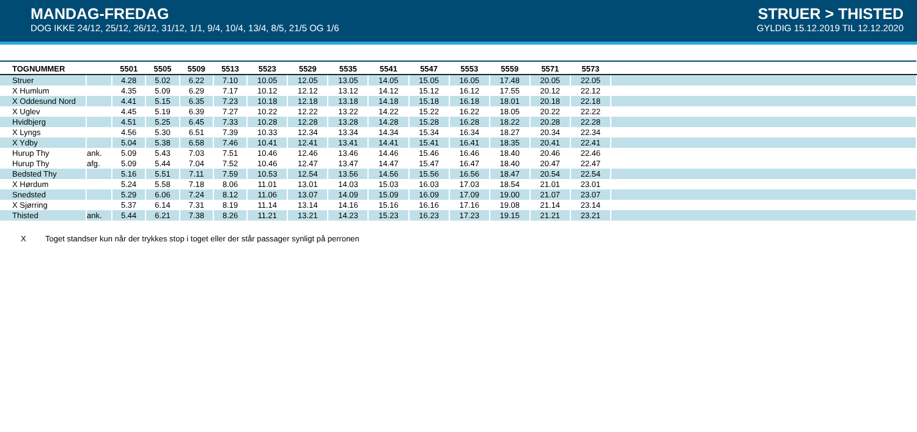MANDAG-FREDAG
DOG IKKE 24/12, 25/12, 26/12, 31/12, 1/1, 9/4, 10/4, 13/4, 8/5, 21/5 OG 1/6
STRUER > THISTED
GYLDIG 15.12.2019 TIL 12.12.2020
| TOGNUMMER | | 5501 | 5505 | 5509 | 5513 | 5523 | 5529 | 5535 | 5541 | 5547 | 5553 | 5559 | 5571 | 5573 | |
| --- | --- | --- | --- | --- | --- | --- | --- | --- | --- | --- | --- | --- | --- | --- | --- |
| Struer | | 4.28 | 5.02 | 6.22 | 7.10 | 10.05 | 12.05 | 13.05 | 14.05 | 15.05 | 16.05 | 17.48 | 20.05 | 22.05 | |
| X Humlum | | 4.35 | 5.09 | 6.29 | 7.17 | 10.12 | 12.12 | 13.12 | 14.12 | 15.12 | 16.12 | 17.55 | 20.12 | 22.12 | |
| X Oddesund Nord | | 4.41 | 5.15 | 6.35 | 7.23 | 10.18 | 12.18 | 13.18 | 14.18 | 15.18 | 16.18 | 18.01 | 20.18 | 22.18 | |
| X Uglev | | 4.45 | 5.19 | 6.39 | 7.27 | 10.22 | 12.22 | 13.22 | 14.22 | 15.22 | 16.22 | 18.05 | 20.22 | 22.22 | |
| Hvidbjerg | | 4.51 | 5.25 | 6.45 | 7.33 | 10.28 | 12.28 | 13.28 | 14.28 | 15.28 | 16.28 | 18.22 | 20.28 | 22.28 | |
| X Lyngs | | 4.56 | 5.30 | 6.51 | 7.39 | 10.33 | 12.34 | 13.34 | 14.34 | 15.34 | 16.34 | 18.27 | 20.34 | 22.34 | |
| X Ydby | | 5.04 | 5.38 | 6.58 | 7.46 | 10.41 | 12.41 | 13.41 | 14.41 | 15.41 | 16.41 | 18.35 | 20.41 | 22.41 | |
| Hurup Thy | ank. | 5.09 | 5.43 | 7.03 | 7.51 | 10.46 | 12.46 | 13.46 | 14.46 | 15.46 | 16.46 | 18.40 | 20.46 | 22.46 | |
| Hurup Thy | afg. | 5.09 | 5.44 | 7.04 | 7.52 | 10.46 | 12.47 | 13.47 | 14.47 | 15.47 | 16.47 | 18.40 | 20.47 | 22.47 | |
| Bedsted Thy | | 5.16 | 5.51 | 7.11 | 7.59 | 10.53 | 12.54 | 13.56 | 14.56 | 15.56 | 16.56 | 18.47 | 20.54 | 22.54 | |
| X Hørdum | | 5.24 | 5.58 | 7.18 | 8.06 | 11.01 | 13.01 | 14.03 | 15.03 | 16.03 | 17.03 | 18.54 | 21.01 | 23.01 | |
| Snedsted | | 5.29 | 6.06 | 7.24 | 8.12 | 11.06 | 13.07 | 14.09 | 15.09 | 16.09 | 17.09 | 19.00 | 21.07 | 23.07 | |
| X Sjørring | | 5.37 | 6.14 | 7.31 | 8.19 | 11.14 | 13.14 | 14.16 | 15.16 | 16.16 | 17.16 | 19.08 | 21.14 | 23.14 | |
| Thisted | ank. | 5.44 | 6.21 | 7.38 | 8.26 | 11.21 | 13.21 | 14.23 | 15.23 | 16.23 | 17.23 | 19.15 | 21.21 | 23.21 | |
X Toget standser kun når der trykkes stop i toget eller der står passager synligt på perronen